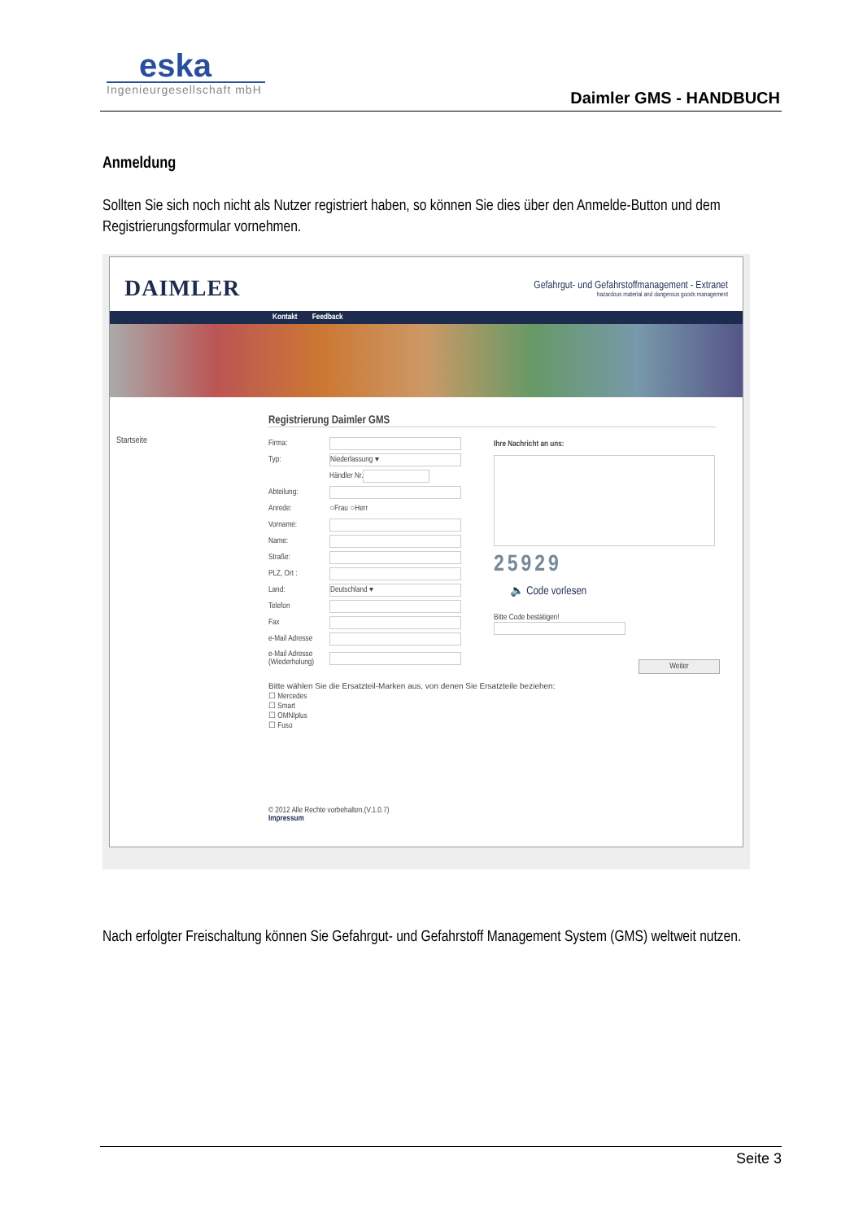eska
Ingenieurgesellschaft mbH
Daimler GMS - HANDBUCH
Anmeldung
Sollten Sie sich noch nicht als Nutzer registriert haben, so können Sie dies über den Anmelde-Button und dem Registrierungsformular vornehmen.
DAIMLER
Gefahrgut- und Gefahrstoffmanagement - Extranet
hazardous material and dangerous goods management
Kontakt Feedback
Startseite
Registrierung Daimler GMS
Firma:
Typ:
Niederlassung ▾
Händler Nr.
Abteilung:
Anrede: ○Frau ○Herr
Vorname:
Name:
Straße:
PLZ, Ort :
Land:
Deutschland ▾
Telefon
Fax
e-Mail Adresse
e-Mail Adresse (Wiederholung)
Bitte wählen Sie die Ersatzteil-Marken aus, von denen Sie Ersatzteile beziehen:
☐ Mercedes
☐ Smart
☐ OMNIplus
☐ Fuso
Ihre Nachricht an uns:
25929
🔈 Code vorlesen
Bitte Code bestätigen!
Weiter
© 2012 Alle Rechte vorbehalten.(V.1.0.7)
Impressum
Nach erfolgter Freischaltung können Sie Gefahrgut- und Gefahrstoff Management System (GMS) weltweit nutzen.
Seite 3